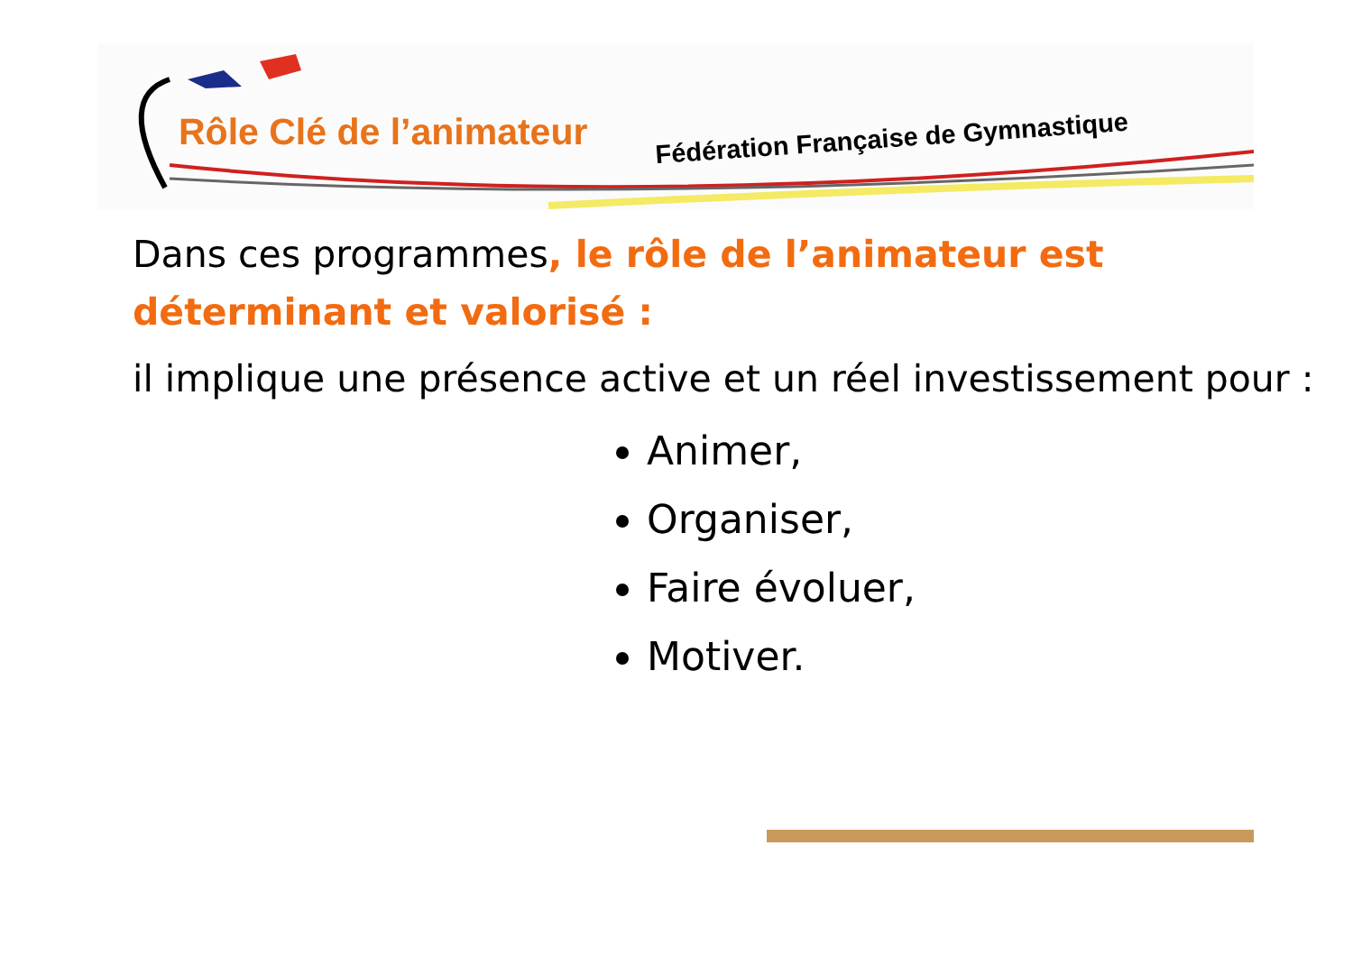Rôle Clé de l’animateur Fédération Française de Gymnastique
Dans ces programmes, le rôle de l’animateur est déterminant et valorisé :
il implique une présence active et un réel investissement pour :
Animer,
Organiser,
Faire évoluer,
Motiver.